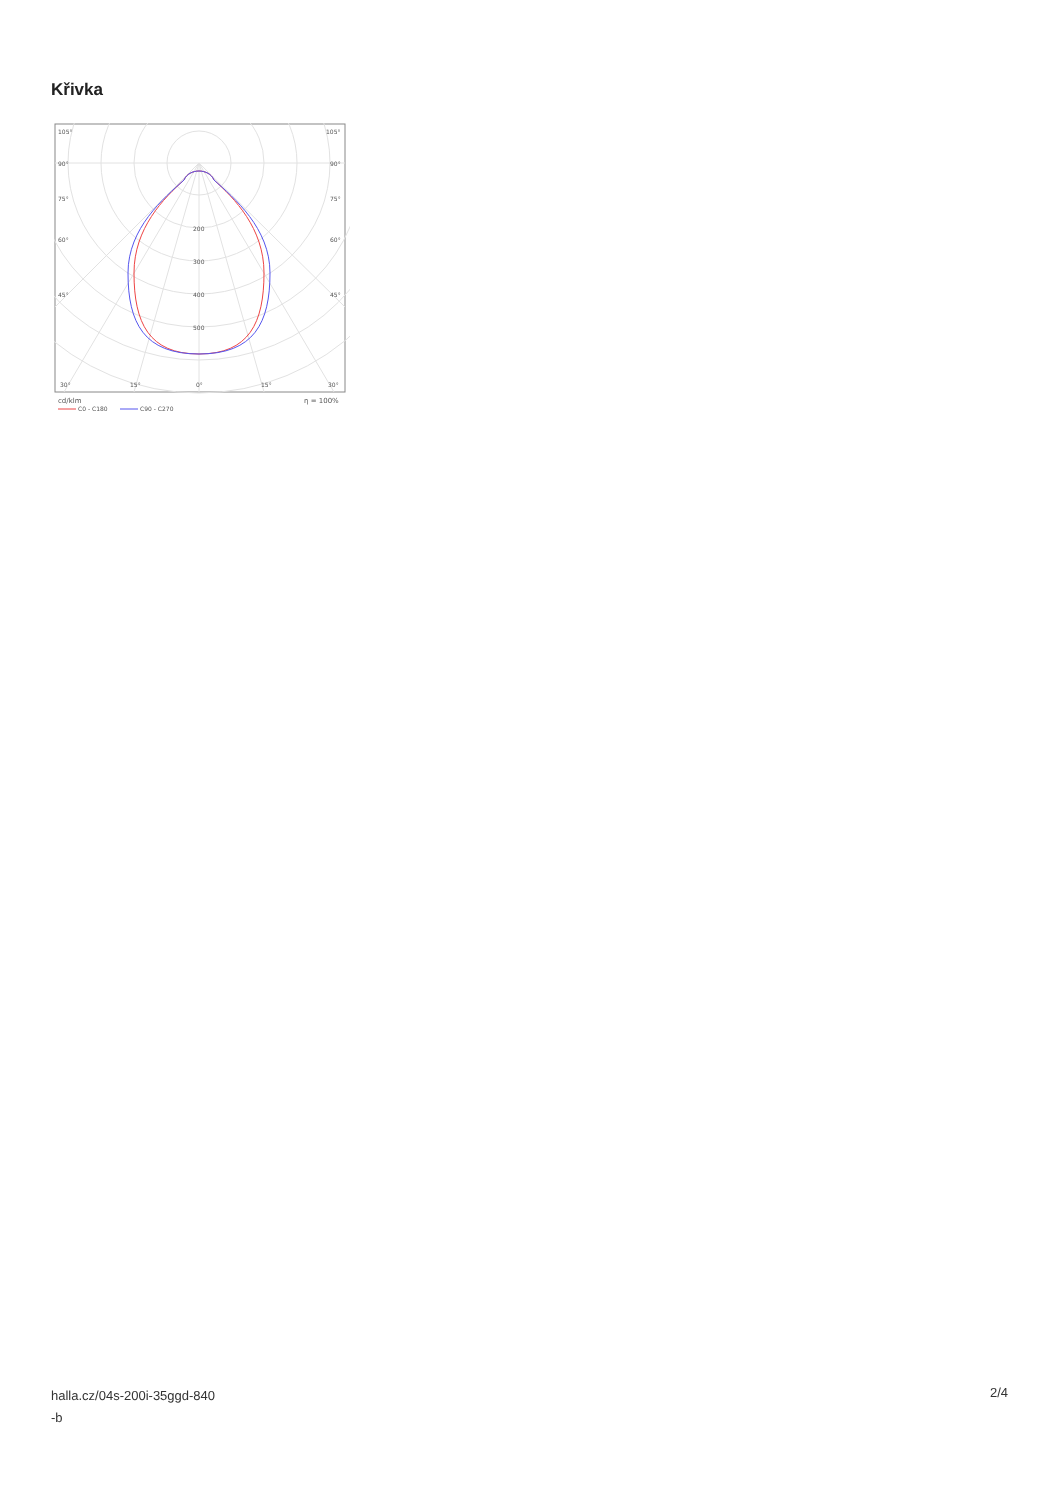Křivka
105°
105°
90°
90°
75°
75°
60°
60°
45°
45°
200
300
400
500
30°
15°
0°
15°
30°
cd/klm
η = 100%
C0 - C180
C90 - C270
halla.cz/04s-200i-35ggd-840
-b
2/4